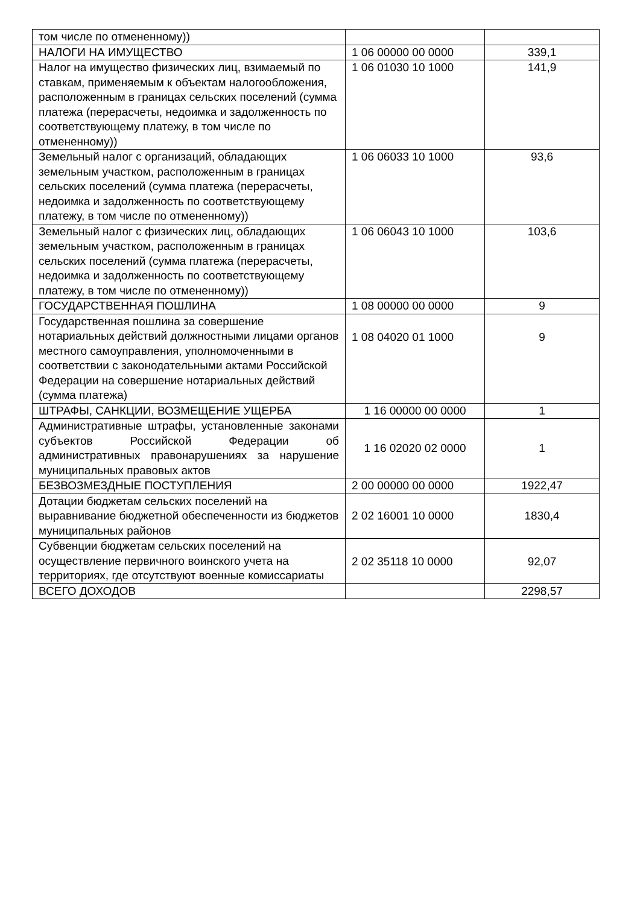| том числе по отмененному)) | | |
| НАЛОГИ НА ИМУЩЕСТВО | 1 06 00000 00 0000 | 339,1 |
| Налог на имущество физических лиц, взимаемый по ставкам, применяемым к объектам налогообложения, расположенным в границах сельских поселений (сумма платежа (перерасчеты, недоимка и задолженность по соответствующему платежу, в том числе по отмененному)) | 1 06 01030 10 1000 | 141,9 |
| Земельный налог с организаций, обладающих земельным участком, расположенным в границах сельских поселений (сумма платежа (перерасчеты, недоимка и задолженность по соответствующему платежу, в том числе по отмененному)) | 1 06 06033 10 1000 | 93,6 |
| Земельный налог с физических лиц, обладающих земельным участком, расположенным в границах сельских поселений (сумма платежа (перерасчеты, недоимка и задолженность по соответствующему платежу, в том числе по отмененному)) | 1 06 06043 10 1000 | 103,6 |
| ГОСУДАРСТВЕННАЯ ПОШЛИНА | 1 08 00000 00 0000 | 9 |
| Государственная пошлина за совершение нотариальных действий должностными лицами органов местного самоуправления, уполномоченными в соответствии с законодательными актами Российской Федерации на совершение нотариальных действий (сумма платежа) | 1 08 04020 01 1000 | 9 |
| ШТРАФЫ, САНКЦИИ, ВОЗМЕЩЕНИЕ УЩЕРБА | 1 16 00000 00 0000 | 1 |
| Административные штрафы, установленные законами субъектов Российской Федерации об административных правонарушениях за нарушение муниципальных правовых актов | 1 16 02020 02 0000 | 1 |
| БЕЗВОЗМЕЗДНЫЕ ПОСТУПЛЕНИЯ | 2 00 00000 00 0000 | 1922,47 |
| Дотации бюджетам сельских поселений на выравнивание бюджетной обеспеченности из бюджетов муниципальных районов | 2 02 16001 10 0000 | 1830,4 |
| Субвенции бюджетам сельских поселений на осуществление первичного воинского учета на территориях, где отсутствуют военные комиссариаты | 2 02 35118 10 0000 | 92,07 |
| ВСЕГО ДОХОДОВ | | 2298,57 |